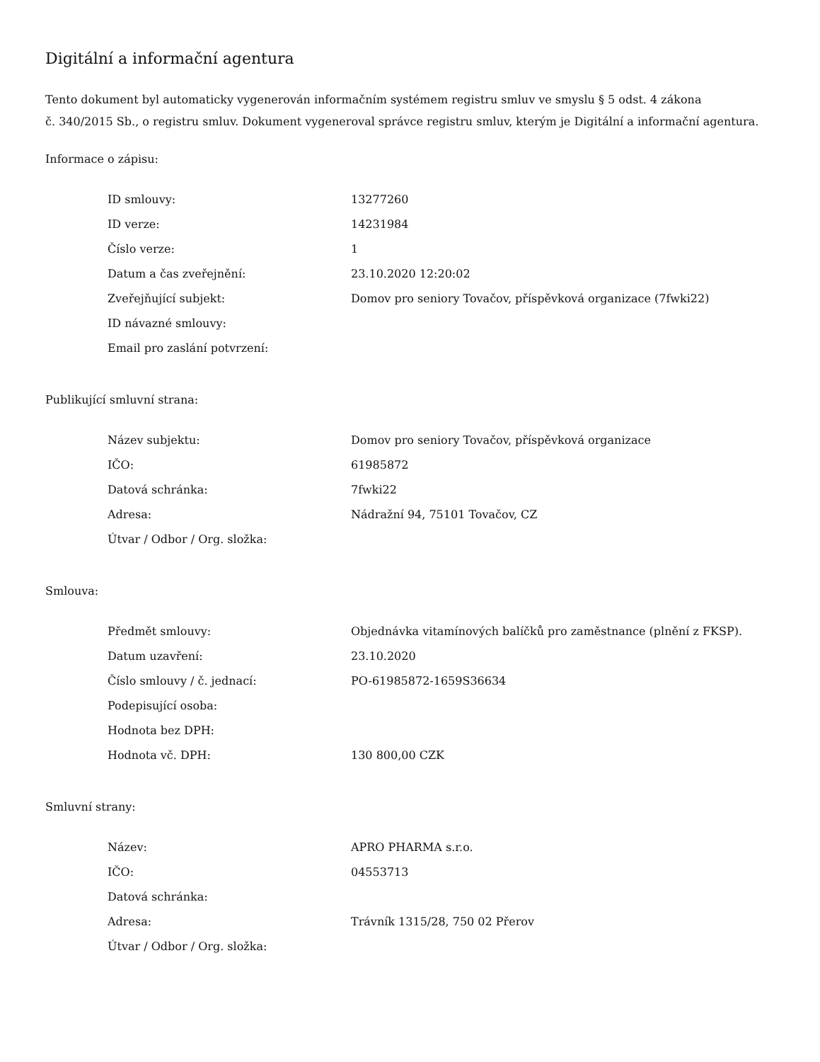Digitální a informační agentura
Tento dokument byl automaticky vygenerován informačním systémem registru smluv ve smyslu § 5 odst. 4 zákona
č. 340/2015 Sb., o registru smluv. Dokument vygeneroval správce registru smluv, kterým je Digitální a informační agentura.
Informace o zápisu:
| ID smlouvy: | 13277260 |
| ID verze: | 14231984 |
| Číslo verze: | 1 |
| Datum a čas zveřejnění: | 23.10.2020 12:20:02 |
| Zveřejňující subjekt: | Domov pro seniory Tovačov, příspěvková organizace (7fwki22) |
| ID návazné smlouvy: | |
| Email pro zaslání potvrzení: | |
Publikující smluvní strana:
| Název subjektu: | Domov pro seniory Tovačov, příspěvková organizace |
| IČO: | 61985872 |
| Datová schránka: | 7fwki22 |
| Adresa: | Nádražní 94, 75101 Tovačov, CZ |
| Útvar / Odbor / Org. složka: | |
Smlouva:
| Předmět smlouvy: | Objednávka vitamínových balíčků pro zaměstnance (plnění z FKSP). |
| Datum uzavření: | 23.10.2020 |
| Číslo smlouvy / č. jednací: | PO-61985872-1659S36634 |
| Podepisující osoba: | |
| Hodnota bez DPH: | |
| Hodnota vč. DPH: | 130 800,00 CZK |
Smluvní strany:
| Název: | APRO PHARMA s.r.o. |
| IČO: | 04553713 |
| Datová schránka: | |
| Adresa: | Trávník 1315/28, 750 02 Přerov |
| Útvar / Odbor / Org. složka: | |